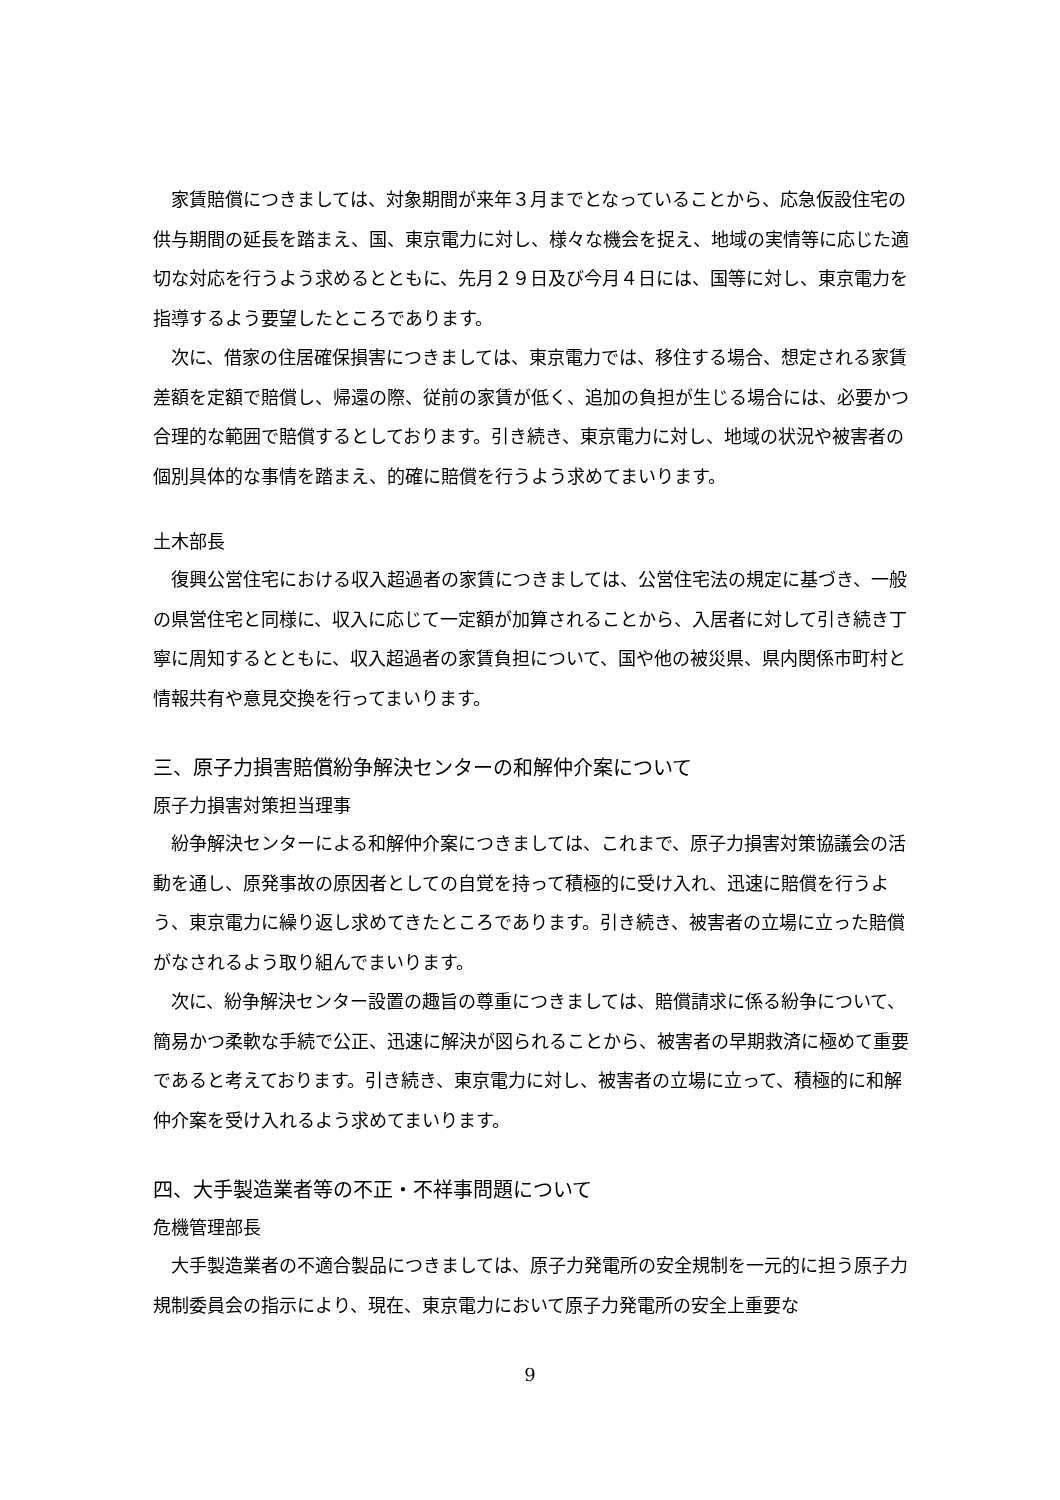家賃賠償につきましては、対象期間が来年３月までとなっていることから、応急仮設住宅の供与期間の延長を踏まえ、国、東京電力に対し、様々な機会を捉え、地域の実情等に応じた適切な対応を行うよう求めるとともに、先月２９日及び今月４日には、国等に対し、東京電力を指導するよう要望したところであります。
次に、借家の住居確保損害につきましては、東京電力では、移住する場合、想定される家賃差額を定額で賠償し、帰還の際、従前の家賃が低く、追加の負担が生じる場合には、必要かつ合理的な範囲で賠償するとしております。引き続き、東京電力に対し、地域の状況や被害者の個別具体的な事情を踏まえ、的確に賠償を行うよう求めてまいります。
土木部長
復興公営住宅における収入超過者の家賃につきましては、公営住宅法の規定に基づき、一般の県営住宅と同様に、収入に応じて一定額が加算されることから、入居者に対して引き続き丁寧に周知するとともに、収入超過者の家賃負担について、国や他の被災県、県内関係市町村と情報共有や意見交換を行ってまいります。
三、原子力損害賠償紛争解決センターの和解仲介案について
原子力損害対策担当理事
紛争解決センターによる和解仲介案につきましては、これまで、原子力損害対策協議会の活動を通し、原発事故の原因者としての自覚を持って積極的に受け入れ、迅速に賠償を行うよう、東京電力に繰り返し求めてきたところであります。引き続き、被害者の立場に立った賠償がなされるよう取り組んでまいります。
次に、紛争解決センター設置の趣旨の尊重につきましては、賠償請求に係る紛争について、簡易かつ柔軟な手続で公正、迅速に解決が図られることから、被害者の早期救済に極めて重要であると考えております。引き続き、東京電力に対し、被害者の立場に立って、積極的に和解仲介案を受け入れるよう求めてまいります。
四、大手製造業者等の不正・不祥事問題について
危機管理部長
大手製造業者の不適合製品につきましては、原子力発電所の安全規制を一元的に担う原子力規制委員会の指示により、現在、東京電力において原子力発電所の安全上重要な
9